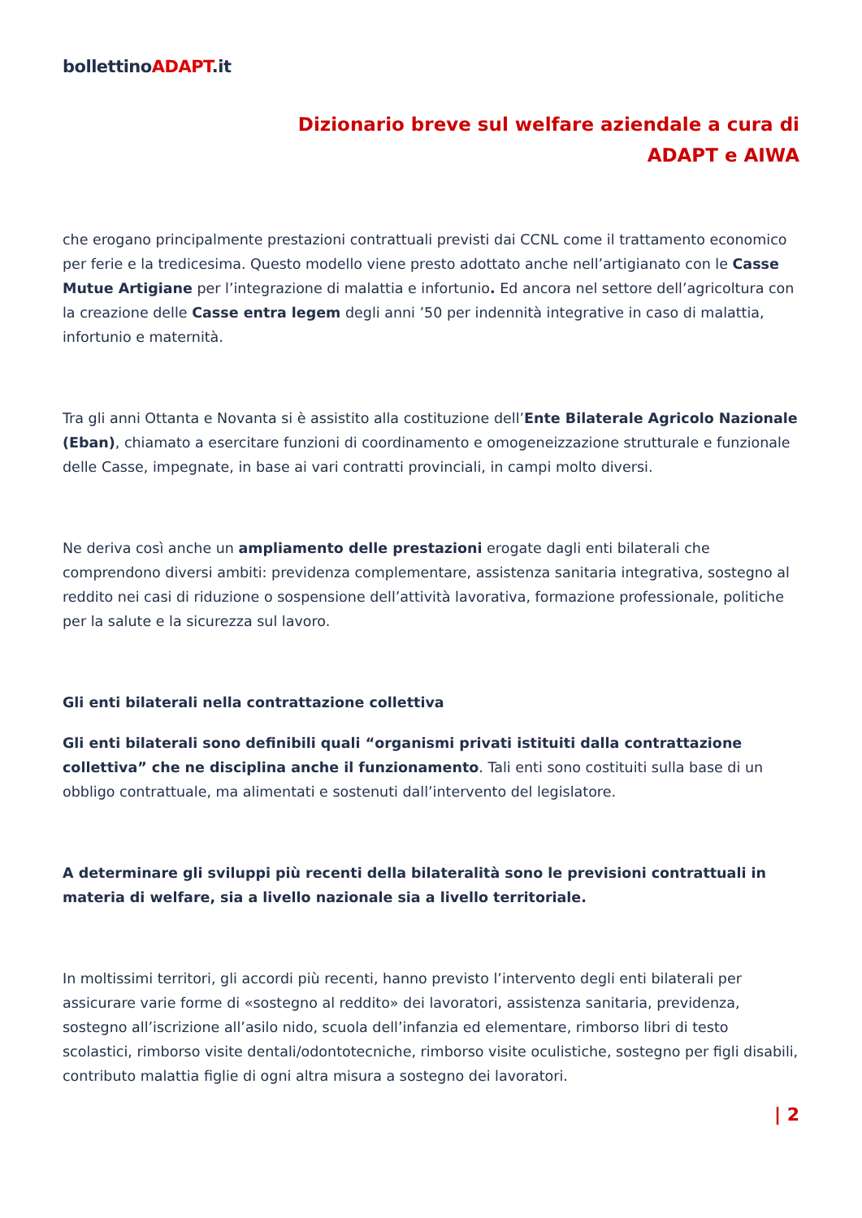bollettinoADAPT.it
Dizionario breve sul welfare aziendale a cura di
ADAPT e AIWA
che erogano principalmente prestazioni contrattuali previsti dai CCNL come il trattamento economico per ferie e la tredicesima. Questo modello viene presto adottato anche nell’artigianato con le Casse Mutue Artigiane per l’integrazione di malattia e infortunio. Ed ancora nel settore dell’agricoltura con la creazione delle Casse entra legem degli anni ’50 per indennità integrative in caso di malattia, infortunio e maternità.
Tra gli anni Ottanta e Novanta si è assistito alla costituzione dell’Ente Bilaterale Agricolo Nazionale (Eban), chiamato a esercitare funzioni di coordinamento e omogeneizzazione strutturale e funzionale delle Casse, impegnate, in base ai vari contratti provinciali, in campi molto diversi.
Ne deriva così anche un ampliamento delle prestazioni erogate dagli enti bilaterali che comprendono diversi ambiti: previdenza complementare, assistenza sanitaria integrativa, sostegno al reddito nei casi di riduzione o sospensione dell’attività lavorativa, formazione professionale, politiche per la salute e la sicurezza sul lavoro.
Gli enti bilaterali nella contrattazione collettiva
Gli enti bilaterali sono definibili quali “organismi privati istituiti dalla contrattazione collettiva” che ne disciplina anche il funzionamento. Tali enti sono costituiti sulla base di un obbligo contrattuale, ma alimentati e sostenuti dall’intervento del legislatore.
A determinare gli sviluppi più recenti della bilateralità sono le previsioni contrattuali in materia di welfare, sia a livello nazionale sia a livello territoriale.
In moltissimi territori, gli accordi più recenti, hanno previsto l’intervento degli enti bilaterali per assicurare varie forme di «sostegno al reddito» dei lavoratori, assistenza sanitaria, previdenza, sostegno all’iscrizione all’asilo nido, scuola dell’infanzia ed elementare, rimborso libri di testo scolastici, rimborso visite dentali/odontotecniche, rimborso visite oculistiche, sostegno per figli disabili, contributo malattia figlie di ogni altra misura a sostegno dei lavoratori.
| 2